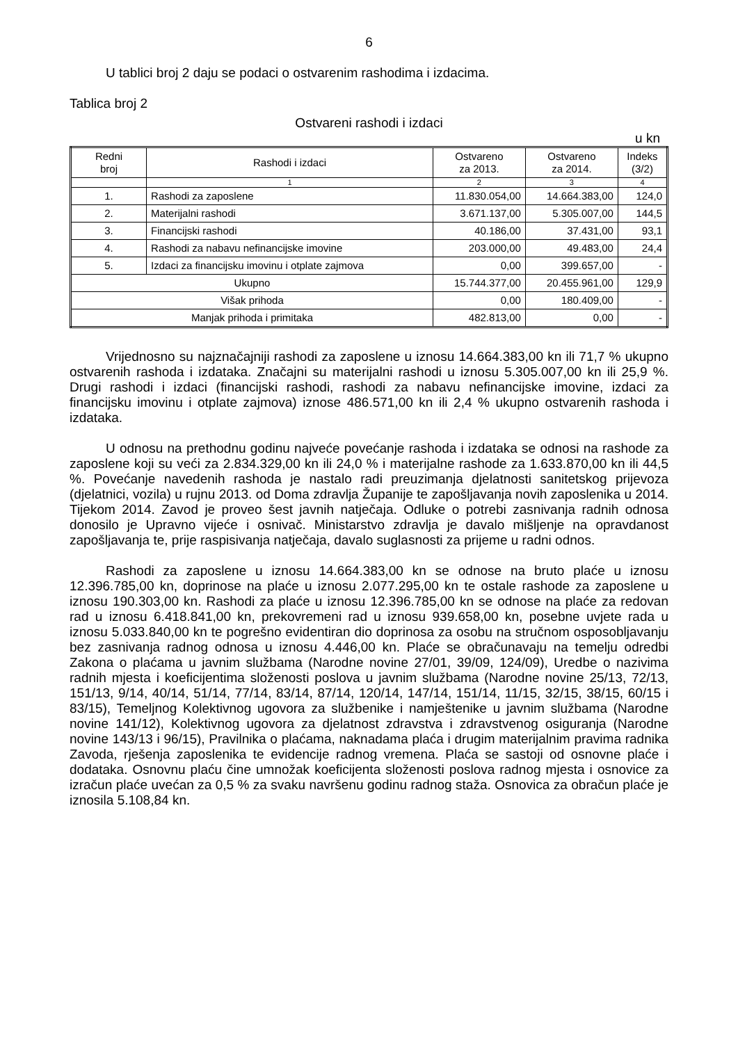6
U tablici broj 2 daju se podaci o ostvarenim rashodima i izdacima.
Tablica broj 2
Ostvareni rashodi i izdaci
u kn
| Redni broj | Rashodi i izdaci | Ostvareno za 2013. | Ostvareno za 2014. | Indeks (3/2) |
| --- | --- | --- | --- | --- |
| | 1 | 2 | 3 | 4 |
| 1. | Rashodi za zaposlene | 11.830.054,00 | 14.664.383,00 | 124,0 |
| 2. | Materijalni rashodi | 3.671.137,00 | 5.305.007,00 | 144,5 |
| 3. | Financijski rashodi | 40.186,00 | 37.431,00 | 93,1 |
| 4. | Rashodi za nabavu nefinancijske imovine | 203.000,00 | 49.483,00 | 24,4 |
| 5. | Izdaci za financijsku imovinu i otplate zajmova | 0,00 | 399.657,00 | - |
| Ukupno | | 15.744.377,00 | 20.455.961,00 | 129,9 |
| Višak prihoda | | 0,00 | 180.409,00 | - |
| Manjak prihoda i primitaka | | 482.813,00 | 0,00 | - |
Vrijednosno su najznačajniji rashodi za zaposlene u iznosu 14.664.383,00 kn ili 71,7 % ukupno ostvarenih rashoda i izdataka. Značajni su materijalni rashodi u iznosu 5.305.007,00 kn ili 25,9 %. Drugi rashodi i izdaci (financijski rashodi, rashodi za nabavu nefinancijske imovine, izdaci za financijsku imovinu i otplate zajmova) iznose 486.571,00 kn ili 2,4 % ukupno ostvarenih rashoda i izdataka.
U odnosu na prethodnu godinu najveće povećanje rashoda i izdataka se odnosi na rashode za zaposlene koji su veći za 2.834.329,00 kn ili 24,0 % i materijalne rashode za 1.633.870,00 kn ili 44,5 %. Povećanje navedenih rashoda je nastalo radi preuzimanja djelatnosti sanitetskog prijevoza (djelatnici, vozila) u rujnu 2013. od Doma zdravlja Županije te zapošljavanja novih zaposlenika u 2014. Tijekom 2014. Zavod je proveo šest javnih natječaja. Odluke o potrebi zasnivanja radnih odnosa donosilo je Upravno vijeće i osnivač. Ministarstvo zdravlja je davalo mišljenje na opravdanost zapošljavanja te, prije raspisivanja natječaja, davalo suglasnosti za prijeme u radni odnos.
Rashodi za zaposlene u iznosu 14.664.383,00 kn se odnose na bruto plaće u iznosu 12.396.785,00 kn, doprinose na plaće u iznosu 2.077.295,00 kn te ostale rashode za zaposlene u iznosu 190.303,00 kn. Rashodi za plaće u iznosu 12.396.785,00 kn se odnose na plaće za redovan rad u iznosu 6.418.841,00 kn, prekovremeni rad u iznosu 939.658,00 kn, posebne uvjete rada u iznosu 5.033.840,00 kn te pogrešno evidentiran dio doprinosa za osobu na stručnom osposobljavanju bez zasnivanja radnog odnosa u iznosu 4.446,00 kn. Plaće se obračunavaju na temelju odredbi Zakona o plaćama u javnim službama (Narodne novine 27/01, 39/09, 124/09), Uredbe o nazivima radnih mjesta i koeficijentima složenosti poslova u javnim službama (Narodne novine 25/13, 72/13, 151/13, 9/14, 40/14, 51/14, 77/14, 83/14, 87/14, 120/14, 147/14, 151/14, 11/15, 32/15, 38/15, 60/15 i 83/15), Temeljnog Kolektivnog ugovora za službenike i namještenike u javnim službama (Narodne novine 141/12), Kolektivnog ugovora za djelatnost zdravstva i zdravstvenog osiguranja (Narodne novine 143/13 i 96/15), Pravilnika o plaćama, naknadama plaća i drugim materijalnim pravima radnika Zavoda, rješenja zaposlenika te evidencije radnog vremena. Plaća se sastoji od osnovne plaće i dodataka. Osnovnu plaću čine umnožak koeficijenta složenosti poslova radnog mjesta i osnovice za izračun plaće uvećan za 0,5 % za svaku navršenu godinu radnog staža. Osnovica za obračun plaće je iznosila 5.108,84 kn.